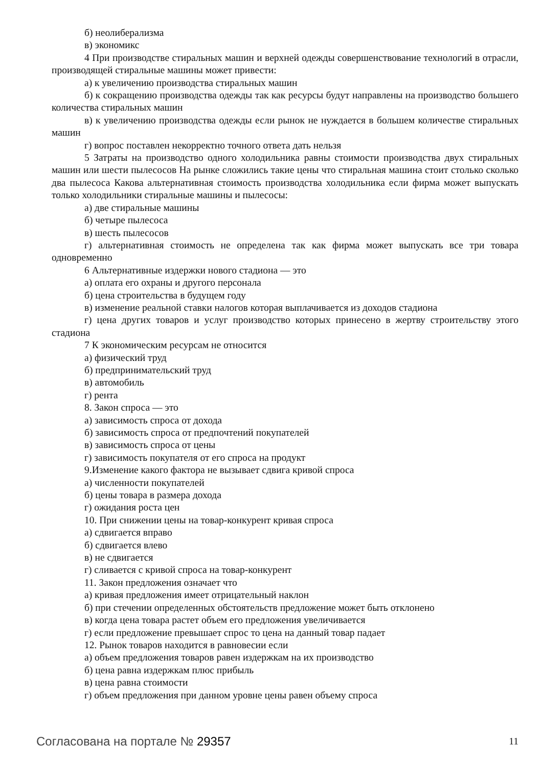б) неолиберализма
в) экономикс
4 При производстве стиральных машин и верхней одежды совершенствование технологий в отрасли, производящей стиральные машины может привести:
а) к увеличению производства стиральных машин
б) к сокращению производства одежды так как ресурсы будут направлены на производство большего количества стиральных машин
в) к увеличению производства одежды если рынок не нуждается в большем количестве стиральных машин
г) вопрос поставлен некорректно точного ответа дать нельзя
5 Затраты на производство одного холодильника равны стоимости производства двух стиральных машин или шести пылесосов На рынке сложились такие цены что стиральная машина стоит столько сколько два пылесоса Какова альтернативная стоимость производства холодильника если фирма может выпускать только холодильники стиральные машины и пылесосы:
а) две стиральные машины
б) четыре пылесоса
в) шесть пылесосов
г) альтернативная стоимость не определена так как фирма может выпускать все три товара одновременно
6 Альтернативные издержки нового стадиона — это
а) оплата его охраны и другого персонала
б) цена строительства в будущем году
в) изменение реальной ставки налогов которая выплачивается из доходов стадиона
г) цена других товаров и услуг производство которых принесено в жертву строительству этого стадиона
7 К экономическим ресурсам не относится
а) физический труд
б) предпринимательский труд
в) автомобиль
г) рента
8. Закон спроса — это
а) зависимость спроса от дохода
б) зависимость спроса от предпочтений покупателей
в) зависимость спроса от цены
г) зависимость покупателя от его спроса на продукт
9.Изменение какого фактора не вызывает сдвига кривой спроса
а) численности покупателей
б) цены товара в размера дохода
г) ожидания роста цен
10. При снижении цены на товар-конкурент кривая спроса
а) сдвигается вправо
б) сдвигается влево
в) не сдвигается
г) сливается с кривой спроса на товар-конкурент
11. Закон предложения означает что
а) кривая предложения имеет отрицательный наклон
б) при стечении определенных обстоятельств предложение может быть отклонено
в) когда цена товара растет объем его предложения увеличивается
г) если предложение превышает спрос то цена на данный товар падает
12. Рынок товаров находится в равновесии если
а) объем предложения товаров равен издержкам на их производство
б) цена равна издержкам плюс прибыль
в) цена равна стоимости
г) объем предложения при данном уровне цены равен объему спроса
Согласована на портале № 29357 11